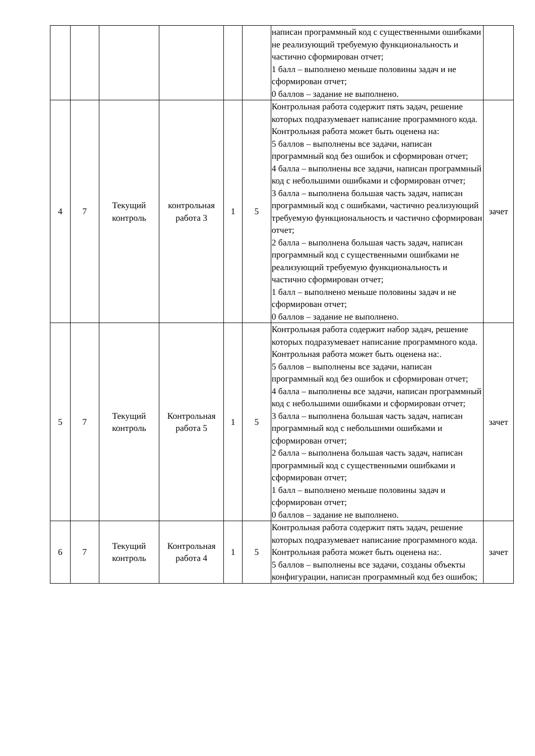| | | | | | | написан программный код с существенными ошибками не реализующий требуемую функциональность и частично сформирован отчет; 1 балл – выполнено меньше половины задач и не сформирован отчет; 0 баллов – задание не выполнено. | |
| 4 | 7 | Текущий контроль | контрольная работа 3 | 1 | 5 | Контрольная работа содержит пять задач, решение которых подразумевает написание программного кода. Контрольная работа может быть оценена на: 5 баллов – выполнены все задачи, написан программный код без ошибок и сформирован отчет; 4 балла – выполнены все задачи, написан программный код с небольшими ошибками и сформирован отчет; 3 балла – выполнена большая часть задач, написан программный код с ошибками, частично реализующий требуемую функциональность и частично сформирован отчет; 2 балла – выполнена большая часть задач, написан программный код с существенными ошибками не реализующий требуемую функциональность и частично сформирован отчет; 1 балл – выполнено меньше половины задач и не сформирован отчет; 0 баллов – задание не выполнено. | зачет |
| 5 | 7 | Текущий контроль | Контрольная работа 5 | 1 | 5 | Контрольная работа содержит набор задач, решение которых подразумевает написание программного кода. Контрольная работа может быть оценена на:. 5 баллов – выполнены все задачи, написан программный код без ошибок и сформирован отчет; 4 балла – выполнены все задачи, написан программный код с небольшими ошибками и сформирован отчет; 3 балла – выполнена большая часть задач, написан программный код с небольшими ошибками и сформирован отчет; 2 балла – выполнена большая часть задач, написан программный код с существенными ошибками и сформирован отчет; 1 балл – выполнено меньше половины задач и сформирован отчет; 0 баллов – задание не выполнено. | зачет |
| 6 | 7 | Текущий контроль | Контрольная работа 4 | 1 | 5 | Контрольная работа содержит пять задач, решение которых подразумевает написание программного кода. Контрольная работа может быть оценена на:. 5 баллов – выполнены все задачи, созданы объекты конфигурации, написан программный код без ошибок; | зачет |